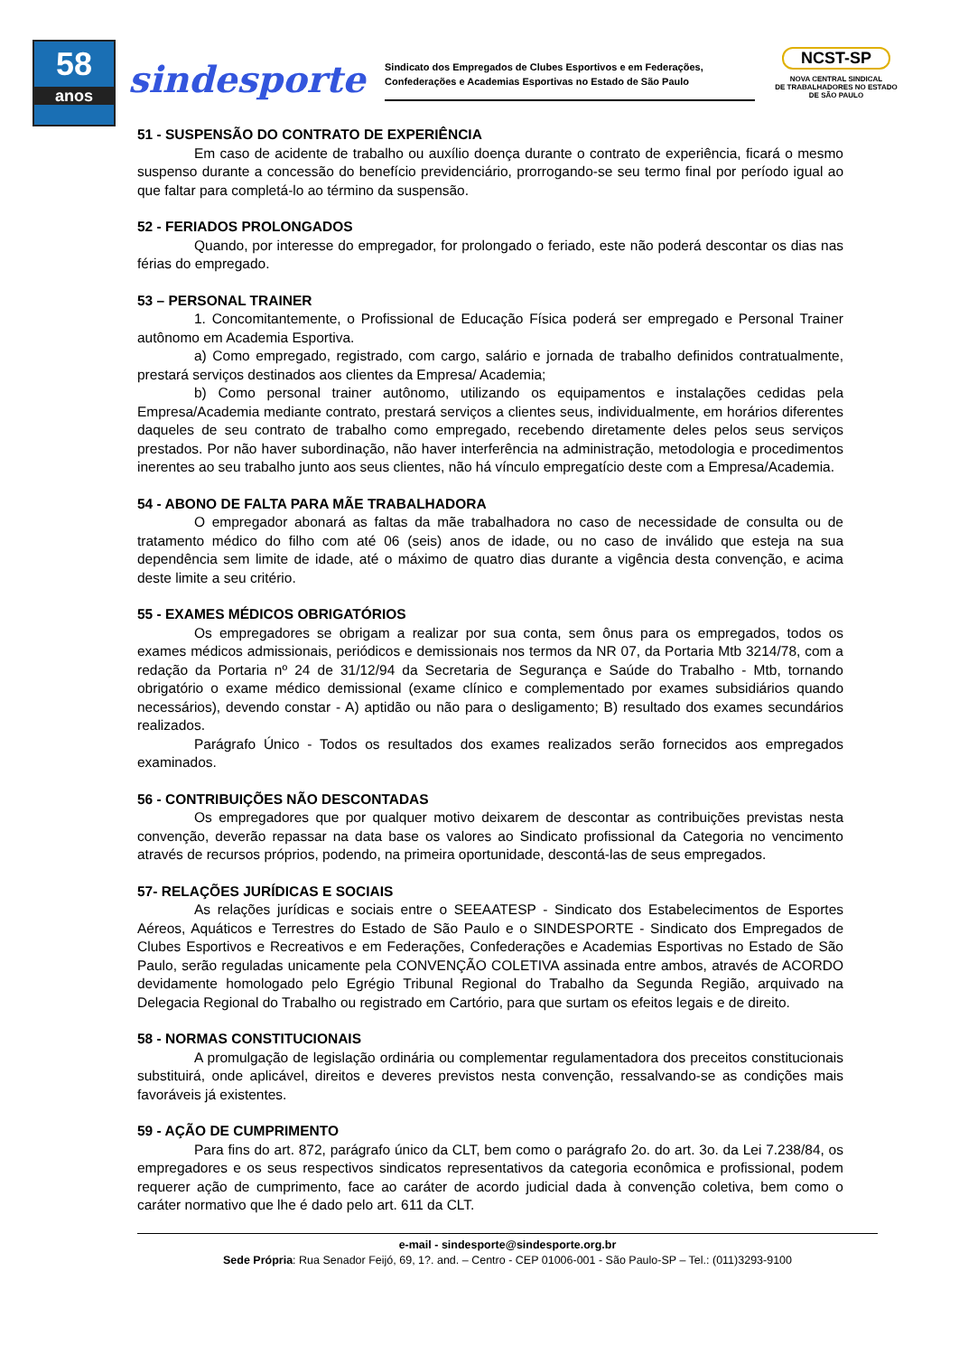58
anos
sindesporte
Sindicato dos Empregados de Clubes Esportivos e em Federações,
Confederações e Academias Esportivas no Estado de São Paulo
NCST-SP
NOVA CENTRAL SINDICAL
DE TRABALHADORES NO ESTADO
DE SÃO PAULO
51 - SUSPENSÃO DO CONTRATO DE EXPERIÊNCIA
Em caso de acidente de trabalho ou auxílio doença durante o contrato de experiência, ficará o mesmo suspenso durante a concessão do benefício previdenciário, prorrogando-se seu termo final por período igual ao que faltar para completá-lo ao término da suspensão.
52 - FERIADOS PROLONGADOS
Quando, por interesse do empregador, for prolongado o feriado, este não poderá descontar os dias nas férias do empregado.
53 – PERSONAL TRAINER
1. Concomitantemente, o Profissional de Educação Física poderá ser empregado e Personal Trainer autônomo em Academia Esportiva.
a) Como empregado, registrado, com cargo, salário e jornada de trabalho definidos contratualmente, prestará serviços destinados aos clientes da Empresa/ Academia;
b) Como personal trainer autônomo, utilizando os equipamentos e instalações cedidas pela Empresa/Academia mediante contrato, prestará serviços a clientes seus, individualmente, em horários diferentes daqueles de seu contrato de trabalho como empregado, recebendo diretamente deles pelos seus serviços prestados. Por não haver subordinação, não haver interferência na administração, metodologia e procedimentos inerentes ao seu trabalho junto aos seus clientes, não há vínculo empregatício deste com a Empresa/Academia.
54 - ABONO DE FALTA PARA MÃE TRABALHADORA
O empregador abonará as faltas da mãe trabalhadora no caso de necessidade de consulta ou de tratamento médico do filho com até 06 (seis) anos de idade, ou no caso de inválido que esteja na sua dependência sem limite de idade, até o máximo de quatro dias durante a vigência desta convenção, e acima deste limite a seu critério.
55 - EXAMES MÉDICOS OBRIGATÓRIOS
Os empregadores se obrigam a realizar por sua conta, sem ônus para os empregados, todos os exames médicos admissionais, periódicos e demissionais nos termos da NR 07, da Portaria Mtb 3214/78, com a redação da Portaria nº 24 de 31/12/94 da Secretaria de Segurança e Saúde do Trabalho - Mtb, tornando obrigatório o exame médico demissional (exame clínico e complementado por exames subsidiários quando necessários), devendo constar - A) aptidão ou não para o desligamento; B) resultado dos exames secundários realizados.
Parágrafo Único - Todos os resultados dos exames realizados serão fornecidos aos empregados examinados.
56 - CONTRIBUIÇÕES NÃO DESCONTADAS
Os empregadores que por qualquer motivo deixarem de descontar as contribuições previstas nesta convenção, deverão repassar na data base os valores ao Sindicato profissional da Categoria no vencimento através de recursos próprios, podendo, na primeira oportunidade, descontá-las de seus empregados.
57- RELAÇÕES JURÍDICAS E SOCIAIS
As relações jurídicas e sociais entre o SEEAATESP - Sindicato dos Estabelecimentos de Esportes Aéreos, Aquáticos e Terrestres do Estado de São Paulo e o SINDESPORTE - Sindicato dos Empregados de Clubes Esportivos e Recreativos e em Federações, Confederações e Academias Esportivas no Estado de São Paulo, serão reguladas unicamente pela CONVENÇÃO COLETIVA assinada entre ambos, através de ACORDO devidamente homologado pelo Egrégio Tribunal Regional do Trabalho da Segunda Região, arquivado na Delegacia Regional do Trabalho ou registrado em Cartório, para que surtam os efeitos legais e de direito.
58 - NORMAS CONSTITUCIONAIS
A promulgação de legislação ordinária ou complementar regulamentadora dos preceitos constitucionais substituirá, onde aplicável, direitos e deveres previstos nesta convenção, ressalvando-se as condições mais favoráveis já existentes.
59 - AÇÃO DE CUMPRIMENTO
Para fins do art. 872, parágrafo único da CLT, bem como o parágrafo 2o. do art. 3o. da Lei 7.238/84, os empregadores e os seus respectivos sindicatos representativos da categoria econômica e profissional, podem requerer ação de cumprimento, face ao caráter de acordo judicial dada à convenção coletiva, bem como o caráter normativo que lhe é dado pelo art. 611 da CLT.
e-mail - sindesporte@sindesporte.org.br
Sede Própria: Rua Senador Feijó, 69, 1?. and. – Centro - CEP 01006-001 - São Paulo-SP – Tel.: (011)3293-9100